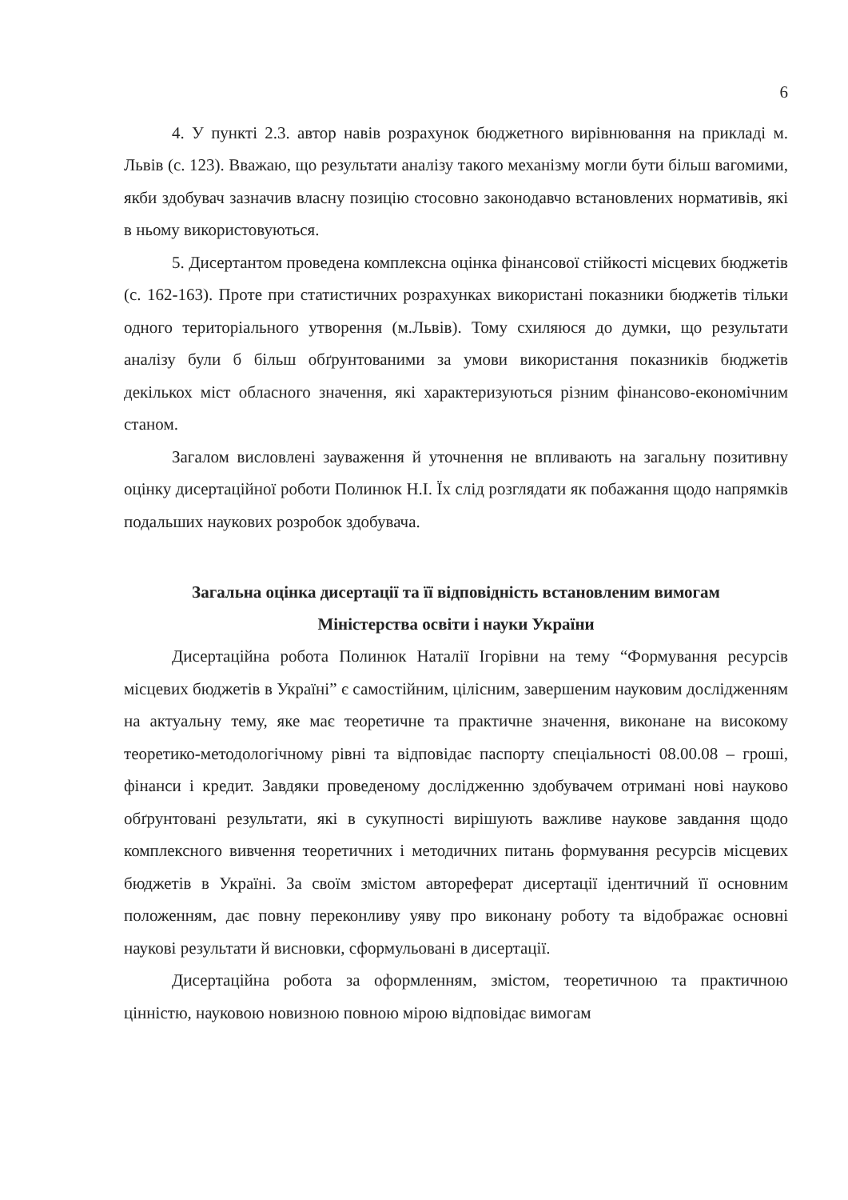6
4. У пункті 2.3. автор навів розрахунок бюджетного вирівнювання на прикладі м. Львів (с. 123). Вважаю, що результати аналізу такого механізму могли бути більш вагомими, якби здобувач зазначив власну позицію стосовно законодавчо встановлених нормативів, які в ньому використовуються.
5. Дисертантом проведена комплексна оцінка фінансової стійкості місцевих бюджетів (с. 162-163). Проте при статистичних розрахунках використані показники бюджетів тільки одного територіального утворення (м.Львів). Тому схиляюся до думки, що результати аналізу були б більш обґрунтованими за умови використання показників бюджетів декількох міст обласного значення, які характеризуються різним фінансово-економічним станом.
Загалом висловлені зауваження й уточнення не впливають на загальну позитивну оцінку дисертаційної роботи Полинюк Н.І. Їх слід розглядати як побажання щодо напрямків подальших наукових розробок здобувача.
Загальна оцінка дисертації та її відповідність встановленим вимогам
Міністерства освіти і науки України
Дисертаційна робота Полинюк Наталії Ігорівни на тему “Формування ресурсів місцевих бюджетів в Україні” є самостійним, цілісним, завершеним науковим дослідженням на актуальну тему, яке має теоретичне та практичне значення, виконане на високому теоретико-методологічному рівні та відповідає паспорту спеціальності 08.00.08 – гроші, фінанси і кредит. Завдяки проведеному дослідженню здобувачем отримані нові науково обґрунтовані результати, які в сукупності вирішують важливе наукове завдання щодо комплексного вивчення теоретичних і методичних питань формування ресурсів місцевих бюджетів в Україні. За своїм змістом автореферат дисертації ідентичний її основним положенням, дає повну переконливу уяву про виконану роботу та відображає основні наукові результати й висновки, сформульовані в дисертації.
Дисертаційна робота за оформленням, змістом, теоретичною та практичною цінністю, науковою новизною повною мірою відповідає вимогам